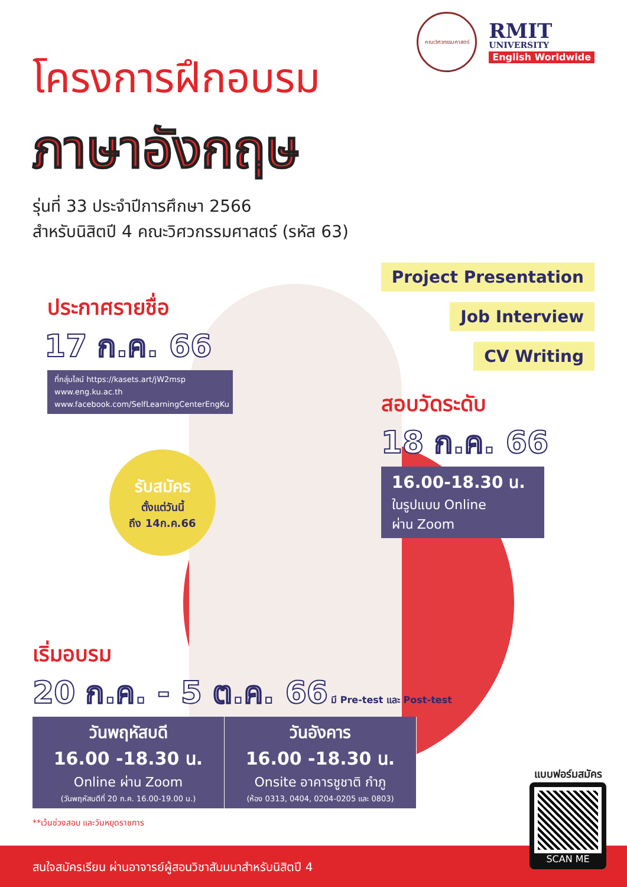คณะวิศวกรรมศาสตร์
RMIT
UNIVERSITY
English Worldwide
โครงการฝึกอบรม
ภาษาอังกฤษ
รุ่นที่ 33 ประจำปีการศึกษา 2566
สำหรับนิสิตปี 4 คณะวิศวกรรมศาสตร์ (รหัส 63)
ประกาศรายชื่อ
17 ก.ค. 66
ที่กลุ่มไลน์ https://kasets.art/jW2msp
www.eng.ku.ac.th
www.facebook.com/SelfLearningCenterEngKu
รับสมัคร
ตั้งแต่วันนี้
ถึง 14ก.ค.66
Project Presentation
Job Interview
CV Writing
สอบวัดระดับ
18 ก.ค. 66
16.00-18.30 น.
ในรูปแบบ Online
ผ่าน Zoom
เริ่มอบรม
20 ก.ค. - 5 ต.ค. 66 มี Pre-test และ Post-test
วันพฤหัสบดี
16.00 -18.30 น.
Online ผ่าน Zoom
(วันพฤหัสบดีที่ 20 ก.ค. 16.00-19.00 น.)
วันอังคาร
16.00 -18.30 น.
Onsite อาคารชูชาติ กำภู
(ห้อง 0313, 0404, 0204-0205 และ 0803)
**เว้นช่วงสอบ และวันหยุดราชการ
สนใจสมัครเรียน ผ่านอาจารย์ผู้สอนวิชาสัมมนาสำหรับนิสิตปี 4
แบบฟอร์มสมัคร
SCAN ME